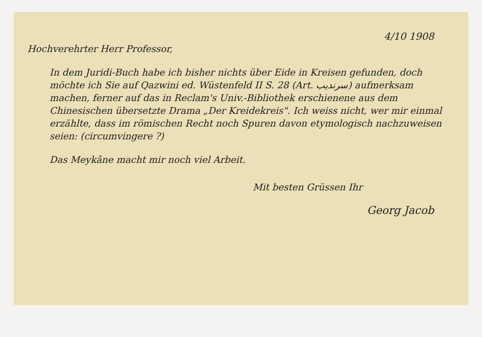4/10 1908
Hochverehrter Herr Professor,
In dem Juridi-Buch habe ich bisher nichts über Eide in Kreisen gefunden, doch möchte ich Sie auf Qazwini ed. Wüstenfeld II S. 28 (Art. سرنديب) aufmerksam machen, ferner auf das in Reclam's Univ.-Bibliothek erschienene aus dem Chinesischen übersetzte Drama „Der Kreidekreis". Ich weiss nicht, wer mir einmal erzählte, dass im römischen Recht noch Spuren davon etymologisch nachzuweisen seien: (circumvingere ?)
Das Meykâne macht mir noch viel Arbeit.
Mit besten Grüssen Ihr
Georg Jacob